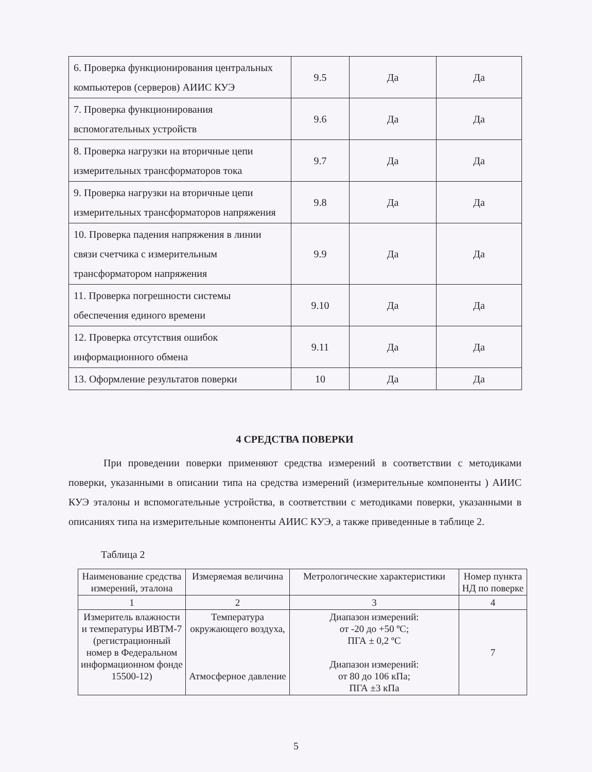| 6. Проверка функционирования центральных компьютеров (серверов) АИИС КУЭ | 9.5 | Да | Да |
| 7. Проверка функционирования вспомогательных устройств | 9.6 | Да | Да |
| 8. Проверка нагрузки на вторичные цепи измерительных трансформаторов тока | 9.7 | Да | Да |
| 9. Проверка нагрузки на вторичные цепи измерительных трансформаторов напряжения | 9.8 | Да | Да |
| 10. Проверка падения напряжения в линии связи счетчика с измерительным трансформатором напряжения | 9.9 | Да | Да |
| 11. Проверка погрешности системы обеспечения единого времени | 9.10 | Да | Да |
| 12. Проверка отсутствия ошибок информационного обмена | 9.11 | Да | Да |
| 13. Оформление результатов поверки | 10 | Да | Да |
4 СРЕДСТВА ПОВЕРКИ
При проведении поверки применяют средства измерений в соответствии с методиками поверки, указанными в описании типа на средства измерений (измерительные компоненты ) АИИС КУЭ эталоны и вспомогательные устройства, в соответствии с методиками поверки, указанными в описаниях типа на измерительные компоненты АИИС КУЭ, а также приведенные в таблице 2.
Таблица 2
| Наименование средства измерений, эталона | Измеряемая величина | Метрологические характеристики | Номер пункта НД по поверке |
| 1 | 2 | 3 | 4 |
| Измеритель влажности и температуры ИВТМ-7 (регистрационный номер в Федеральном информационном фонде 15500-12) | Температура окружающего воздуха, Атмосферное давление | Диапазон измерений: от -20 до +50 ºС; ПГА ± 0,2 ºС Диапазон измерений: от 80 до 106 кПа; ПГА ±3 кПа | 7 |
5